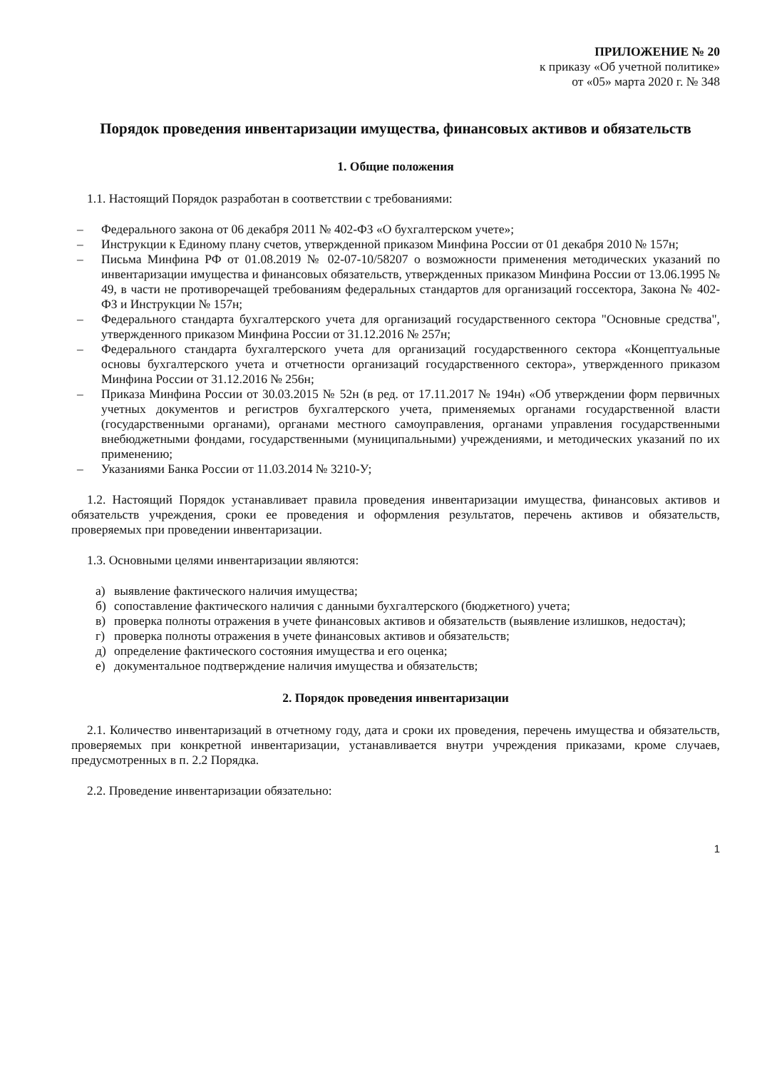ПРИЛОЖЕНИЕ № 20
к приказу «Об учетной политике»
от «05» марта 2020 г. № 348
Порядок проведения инвентаризации имущества, финансовых активов и обязательств
1. Общие положения
1.1. Настоящий Порядок разработан в соответствии с требованиями:
– Федерального закона от 06 декабря 2011 № 402-ФЗ «О бухгалтерском учете»;
– Инструкции к Единому плану счетов, утвержденной приказом Минфина России от 01 декабря 2010 № 157н;
– Письма Минфина РФ от 01.08.2019 № 02-07-10/58207 о возможности применения методических указаний по инвентаризации имущества и финансовых обязательств, утвержденных приказом Минфина России от 13.06.1995 № 49, в части не противоречащей требованиям федеральных стандартов для организаций госсектора, Закона № 402-ФЗ и Инструкции № 157н;
– Федерального стандарта бухгалтерского учета для организаций государственного сектора "Основные средства", утвержденного приказом Минфина России от 31.12.2016 № 257н;
– Федерального стандарта бухгалтерского учета для организаций государственного сектора «Концептуальные основы бухгалтерского учета и отчетности организаций государственного сектора», утвержденного приказом Минфина России от 31.12.2016 № 256н;
– Приказа Минфина России от 30.03.2015 № 52н (в ред. от 17.11.2017 № 194н) «Об утверждении форм первичных учетных документов и регистров бухгалтерского учета, применяемых органами государственной власти (государственными органами), органами местного самоуправления, органами управления государственными внебюджетными фондами, государственными (муниципальными) учреждениями, и методических указаний по их применению;
– Указаниями Банка России от 11.03.2014 № 3210-У;
1.2. Настоящий Порядок устанавливает правила проведения инвентаризации имущества, финансовых активов и обязательств учреждения, сроки ее проведения и оформления результатов, перечень активов и обязательств, проверяемых при проведении инвентаризации.
1.3. Основными целями инвентаризации являются:
а) выявление фактического наличия имущества;
б) сопоставление фактического наличия с данными бухгалтерского (бюджетного) учета;
в) проверка полноты отражения в учете финансовых активов и обязательств (выявление излишков, недостач);
г) проверка полноты отражения в учете финансовых активов и обязательств;
д) определение фактического состояния имущества и его оценка;
е) документальное подтверждение наличия имущества и обязательств;
2. Порядок проведения инвентаризации
2.1. Количество инвентаризаций в отчетному году, дата и сроки их проведения, перечень имущества и обязательств, проверяемых при конкретной инвентаризации, устанавливается внутри учреждения приказами, кроме случаев, предусмотренных в п. 2.2 Порядка.
2.2. Проведение инвентаризации обязательно:
1